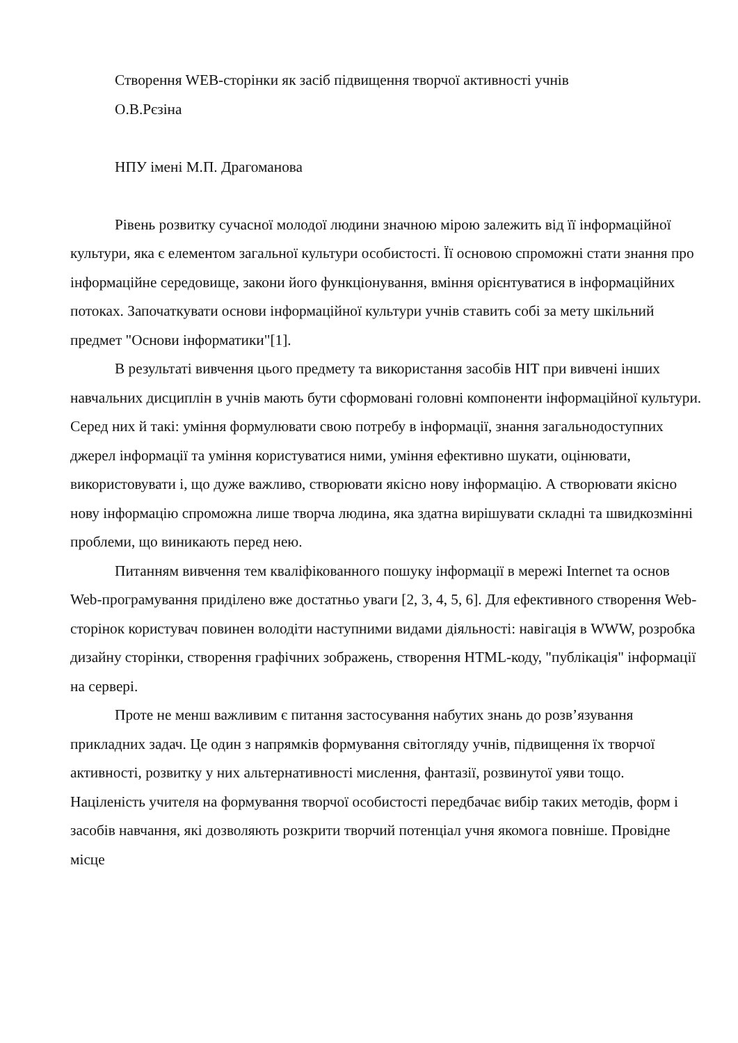Створення WEB-сторінки як засіб підвищення творчої активності учнів
О.В.Рєзіна
НПУ імені М.П. Драгоманова
Рівень розвитку сучасної молодої людини значною мірою залежить від її інформаційної культури, яка є елементом загальної культури особистості. Її основою спроможні стати знання про інформаційне середовище, закони його функціонування, вміння орієнтуватися в інформаційних потоках. Започаткувати основи інформаційної культури учнів ставить собі за мету шкільний предмет "Основи інформатики"[1].
В результаті вивчення цього предмету та використання засобів НІТ при вивчені інших навчальних дисциплін в учнів мають бути сформовані головні компоненти інформаційної культури. Серед них й такі: уміння формулювати свою потребу в інформації, знання загальнодоступних джерел інформації та уміння користуватися ними, уміння ефективно шукати, оцінювати, використовувати і, що дуже важливо, створювати якісно нову інформацію. А створювати якісно нову інформацію спроможна лише творча людина, яка здатна вирішувати складні та швидкозмінні проблеми, що виникають перед нею.
Питанням вивчення тем кваліфікованного пошуку інформації в мережі Internet та основ Web-програмування приділено вже достатньо уваги [2, 3, 4, 5, 6]. Для ефективного створення Web-сторінок користувач повинен володіти наступними видами діяльності: навігація в WWW, розробка дизайну сторінки, створення графічних зображень, створення HTML-коду, "публікація" інформації на сервері.
Проте не менш важливим є питання застосування набутих знань до розв’язування прикладних задач. Це один з напрямків формування світогляду учнів, підвищення їх творчої активності, розвитку у них альтернативності мислення, фантазії, розвинутої уяви тощо. Націленість учителя на формування творчої особистості передбачає вибір таких методів, форм і засобів навчання, які дозволяють розкрити творчий потенціал учня якомога повніше. Провідне місце